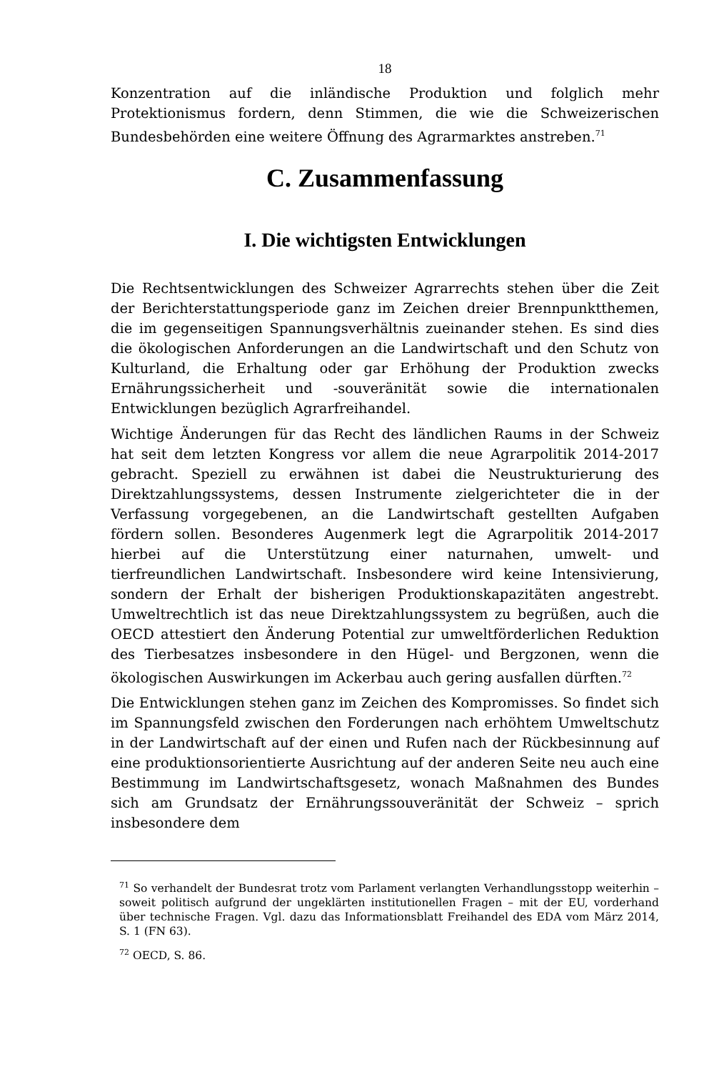18
Konzentration auf die inländische Produktion und folglich mehr Protektionismus fordern, denn Stimmen, die wie die Schweizerischen Bundesbehörden eine weitere Öffnung des Agrarmarktes anstreben.<sup>71</sup>
C. Zusammenfassung
I. Die wichtigsten Entwicklungen
Die Rechtsentwicklungen des Schweizer Agrarrechts stehen über die Zeit der Berichterstattungsperiode ganz im Zeichen dreier Brennpunktthemen, die im gegenseitigen Spannungsverhältnis zueinander stehen. Es sind dies die ökologischen Anforderungen an die Landwirtschaft und den Schutz von Kulturland, die Erhaltung oder gar Erhöhung der Produktion zwecks Ernährungssicherheit und -souveränität sowie die internationalen Entwicklungen bezüglich Agrarfreihandel.
Wichtige Änderungen für das Recht des ländlichen Raums in der Schweiz hat seit dem letzten Kongress vor allem die neue Agrarpolitik 2014-2017 gebracht. Speziell zu erwähnen ist dabei die Neustrukturierung des Direktzahlungssystems, dessen Instrumente zielgerichteter die in der Verfassung vorgegebenen, an die Landwirtschaft gestellten Aufgaben fördern sollen. Besonderes Augenmerk legt die Agrarpolitik 2014-2017 hierbei auf die Unterstützung einer naturnahen, umwelt- und tierfreundlichen Landwirtschaft. Insbesondere wird keine Intensivierung, sondern der Erhalt der bisherigen Produktionskapazitäten angestrebt. Umweltrechtlich ist das neue Direktzahlungssystem zu begrüßen, auch die OECD attestiert den Änderung Potential zur umweltförderlichen Reduktion des Tierbesatzes insbesondere in den Hügel- und Bergzonen, wenn die ökologischen Auswirkungen im Ackerbau auch gering ausfallen dürften.<sup>72</sup>
Die Entwicklungen stehen ganz im Zeichen des Kompromisses. So findet sich im Spannungsfeld zwischen den Forderungen nach erhöhtem Umweltschutz in der Landwirtschaft auf der einen und Rufen nach der Rückbesinnung auf eine produktionsorientierte Ausrichtung auf der anderen Seite neu auch eine Bestimmung im Landwirtschaftsgesetz, wonach Maßnahmen des Bundes sich am Grundsatz der Ernährungssouveränität der Schweiz – sprich insbesondere dem
<sup>71</sup> So verhandelt der Bundesrat trotz vom Parlament verlangten Verhandlungsstopp weiterhin – soweit politisch aufgrund der ungeklärten institutionellen Fragen – mit der EU, vorderhand über technische Fragen. Vgl. dazu das Informationsblatt Freihandel des EDA vom März 2014, S. 1 (FN 63).
<sup>72</sup> OECD, S. 86.